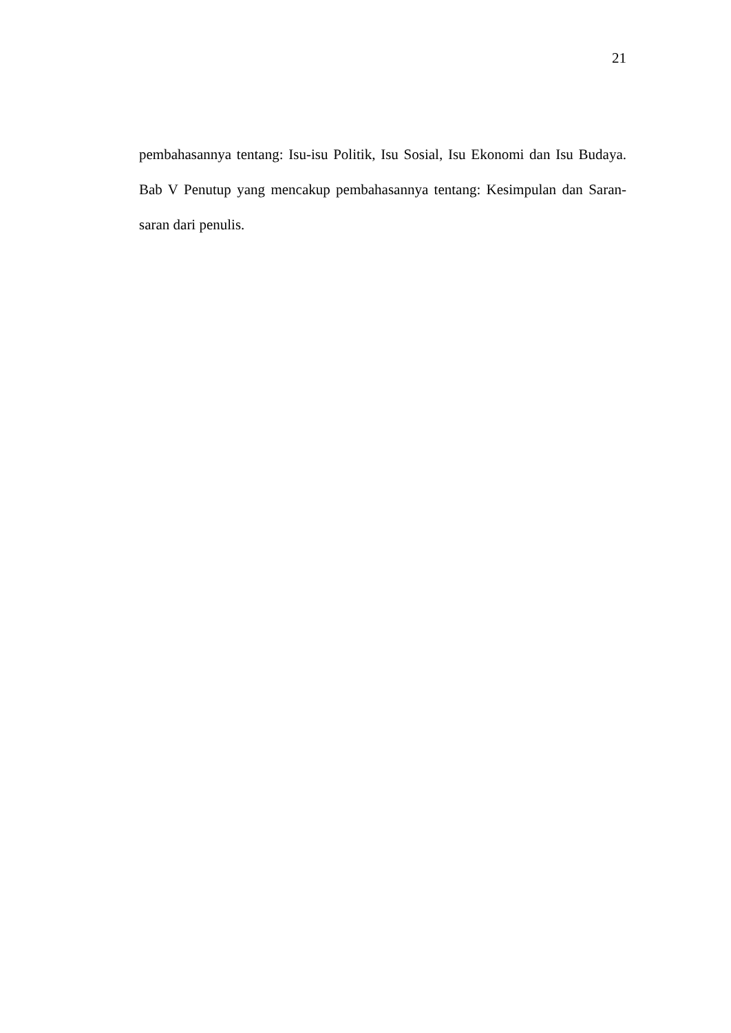21
pembahasannya tentang: Isu-isu Politik, Isu Sosial, Isu Ekonomi dan Isu Budaya. Bab V Penutup yang mencakup pembahasannya tentang: Kesimpulan dan Saran-saran dari penulis.